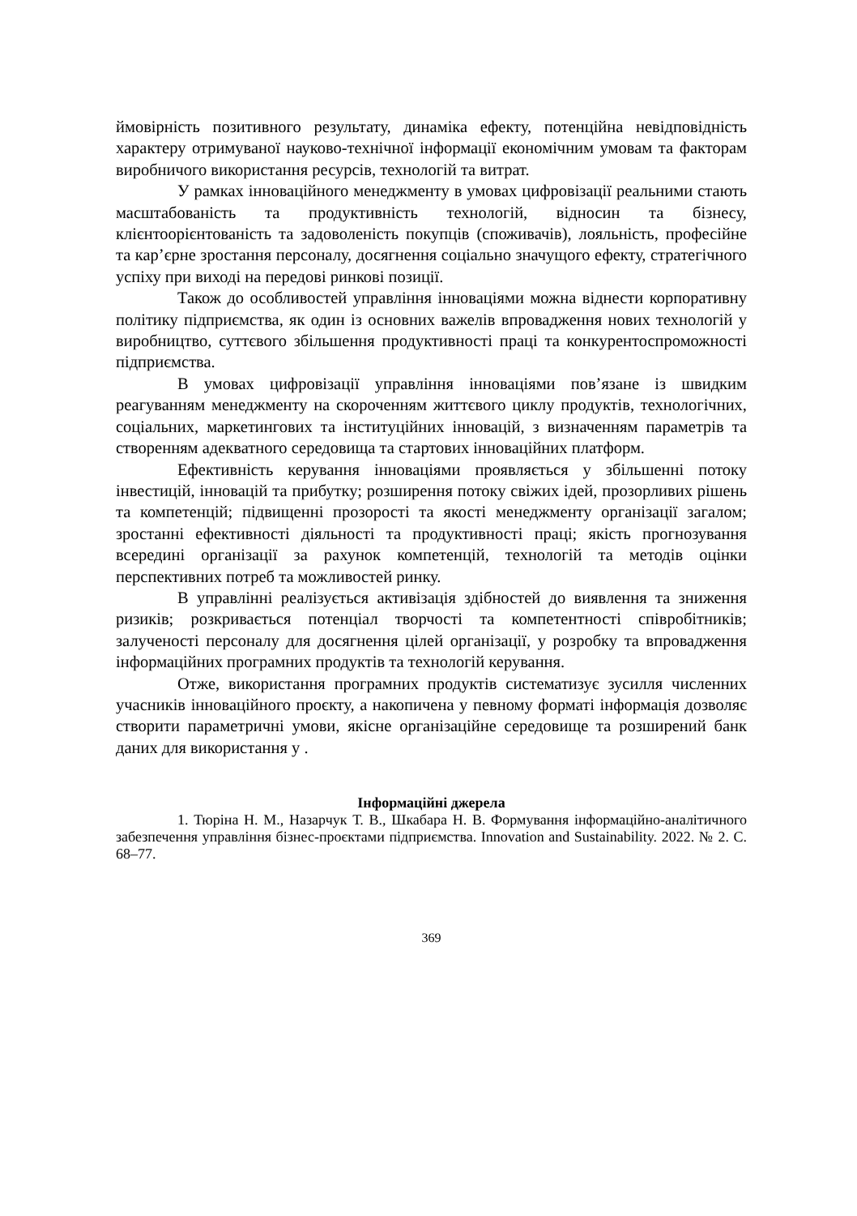ймовірність позитивного результату, динаміка ефекту, потенційна невідповідність характеру отримуваної науково-технічної інформації економічним умовам та факторам виробничого використання ресурсів, технологій та витрат.
У рамках інноваційного менеджменту в умовах цифровізації реальними стають масштабованість та продуктивність технологій, відносин та бізнесу, клієнтоорієнтованість та задоволеність покупців (споживачів), лояльність, професійне та кар’єрне зростання персоналу, досягнення соціально значущого ефекту, стратегічного успіху при виході на передові ринкові позиції.
Також до особливостей управління інноваціями можна віднести корпоративну політику підприємства, як один із основних важелів впровадження нових технологій у виробництво, суттєвого збільшення продуктивності праці та конкурентоспроможності підприємства.
В умовах цифровізації управління інноваціями пов’язане із швидким реагуванням менеджменту на скороченням життєвого циклу продуктів, технологічних, соціальних, маркетингових та інституційних інновацій, з визначенням параметрів та створенням адекватного середовища та стартових інноваційних платформ.
Ефективність керування інноваціями проявляється у збільшенні потоку інвестицій, інновацій та прибутку; розширення потоку свіжих ідей, прозорливих рішень та компетенцій; підвищенні прозорості та якості менеджменту організації загалом; зростанні ефективності діяльності та продуктивності праці; якість прогнозування всередині організації за рахунок компетенцій, технологій та методів оцінки перспективних потреб та можливостей ринку.
В управлінні реалізується активізація здібностей до виявлення та зниження ризиків; розкривається потенціал творчості та компетентності співробітників; залученості персоналу для досягнення цілей організації, у розробку та впровадження інформаційних програмних продуктів та технологій керування.
Отже, використання програмних продуктів систематизує зусилля численних учасників інноваційного проєкту, а накопичена у певному форматі інформація дозволяє створити параметричні умови, якісне організаційне середовище та розширений банк даних для використання у .
Інформаційні джерела
1. Тюріна Н. М., Назарчук Т. В., Шкабара Н. В. Формування інформаційно-аналітичного забезпечення управління бізнес-проєктами підприємства. Innovation and Sustainability. 2022. № 2. С. 68–77.
369